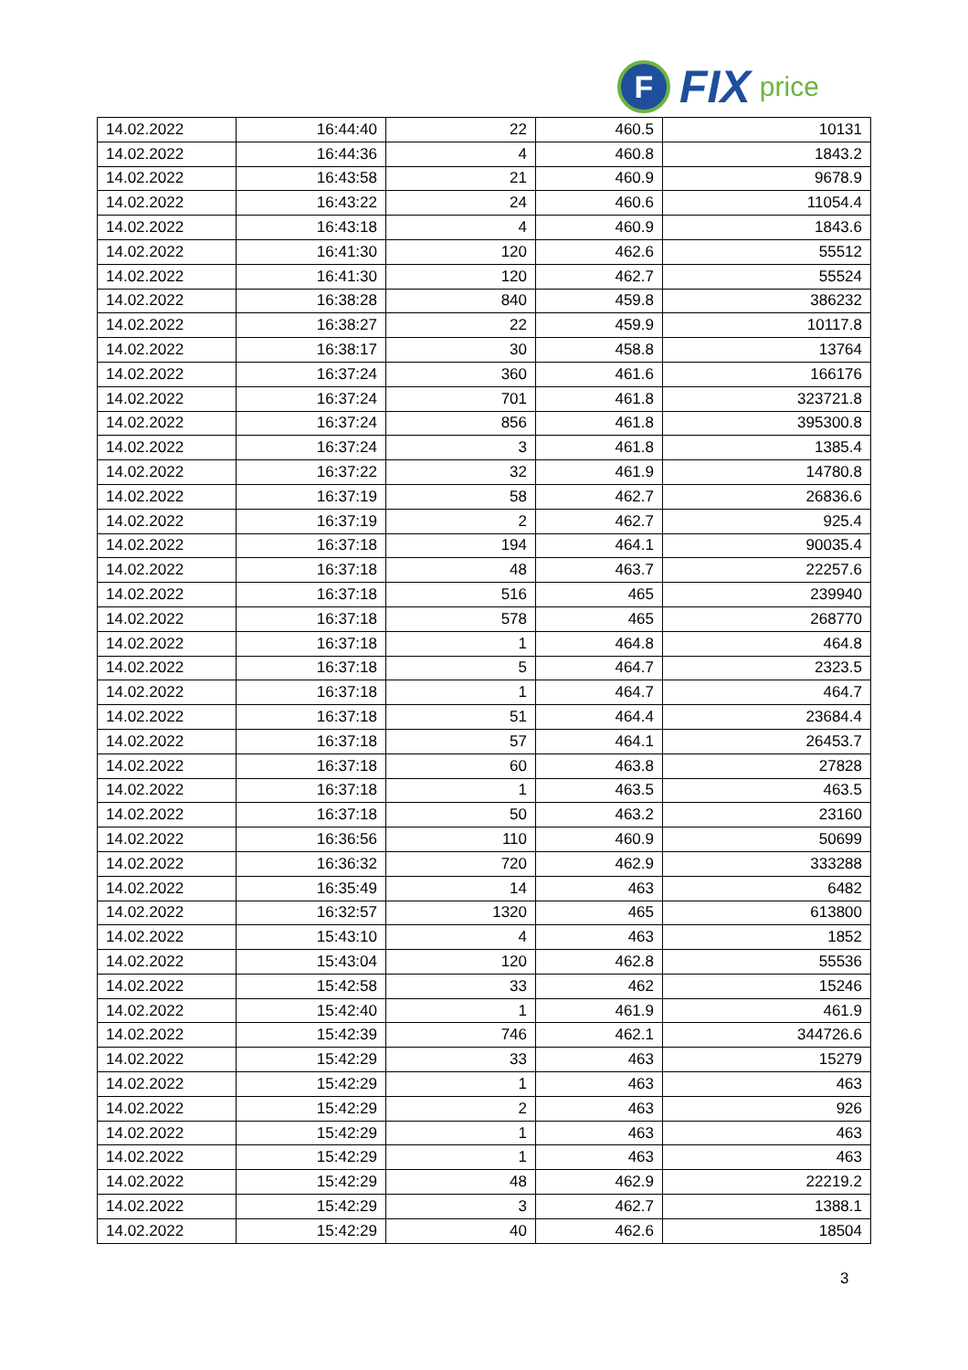F
FIX price
| 14.02.2022 | 16:44:40 | 22 | 460.5 | 10131 |
| 14.02.2022 | 16:44:36 | 4 | 460.8 | 1843.2 |
| 14.02.2022 | 16:43:58 | 21 | 460.9 | 9678.9 |
| 14.02.2022 | 16:43:22 | 24 | 460.6 | 11054.4 |
| 14.02.2022 | 16:43:18 | 4 | 460.9 | 1843.6 |
| 14.02.2022 | 16:41:30 | 120 | 462.6 | 55512 |
| 14.02.2022 | 16:41:30 | 120 | 462.7 | 55524 |
| 14.02.2022 | 16:38:28 | 840 | 459.8 | 386232 |
| 14.02.2022 | 16:38:27 | 22 | 459.9 | 10117.8 |
| 14.02.2022 | 16:38:17 | 30 | 458.8 | 13764 |
| 14.02.2022 | 16:37:24 | 360 | 461.6 | 166176 |
| 14.02.2022 | 16:37:24 | 701 | 461.8 | 323721.8 |
| 14.02.2022 | 16:37:24 | 856 | 461.8 | 395300.8 |
| 14.02.2022 | 16:37:24 | 3 | 461.8 | 1385.4 |
| 14.02.2022 | 16:37:22 | 32 | 461.9 | 14780.8 |
| 14.02.2022 | 16:37:19 | 58 | 462.7 | 26836.6 |
| 14.02.2022 | 16:37:19 | 2 | 462.7 | 925.4 |
| 14.02.2022 | 16:37:18 | 194 | 464.1 | 90035.4 |
| 14.02.2022 | 16:37:18 | 48 | 463.7 | 22257.6 |
| 14.02.2022 | 16:37:18 | 516 | 465 | 239940 |
| 14.02.2022 | 16:37:18 | 578 | 465 | 268770 |
| 14.02.2022 | 16:37:18 | 1 | 464.8 | 464.8 |
| 14.02.2022 | 16:37:18 | 5 | 464.7 | 2323.5 |
| 14.02.2022 | 16:37:18 | 1 | 464.7 | 464.7 |
| 14.02.2022 | 16:37:18 | 51 | 464.4 | 23684.4 |
| 14.02.2022 | 16:37:18 | 57 | 464.1 | 26453.7 |
| 14.02.2022 | 16:37:18 | 60 | 463.8 | 27828 |
| 14.02.2022 | 16:37:18 | 1 | 463.5 | 463.5 |
| 14.02.2022 | 16:37:18 | 50 | 463.2 | 23160 |
| 14.02.2022 | 16:36:56 | 110 | 460.9 | 50699 |
| 14.02.2022 | 16:36:32 | 720 | 462.9 | 333288 |
| 14.02.2022 | 16:35:49 | 14 | 463 | 6482 |
| 14.02.2022 | 16:32:57 | 1320 | 465 | 613800 |
| 14.02.2022 | 15:43:10 | 4 | 463 | 1852 |
| 14.02.2022 | 15:43:04 | 120 | 462.8 | 55536 |
| 14.02.2022 | 15:42:58 | 33 | 462 | 15246 |
| 14.02.2022 | 15:42:40 | 1 | 461.9 | 461.9 |
| 14.02.2022 | 15:42:39 | 746 | 462.1 | 344726.6 |
| 14.02.2022 | 15:42:29 | 33 | 463 | 15279 |
| 14.02.2022 | 15:42:29 | 1 | 463 | 463 |
| 14.02.2022 | 15:42:29 | 2 | 463 | 926 |
| 14.02.2022 | 15:42:29 | 1 | 463 | 463 |
| 14.02.2022 | 15:42:29 | 1 | 463 | 463 |
| 14.02.2022 | 15:42:29 | 48 | 462.9 | 22219.2 |
| 14.02.2022 | 15:42:29 | 3 | 462.7 | 1388.1 |
| 14.02.2022 | 15:42:29 | 40 | 462.6 | 18504 |
3